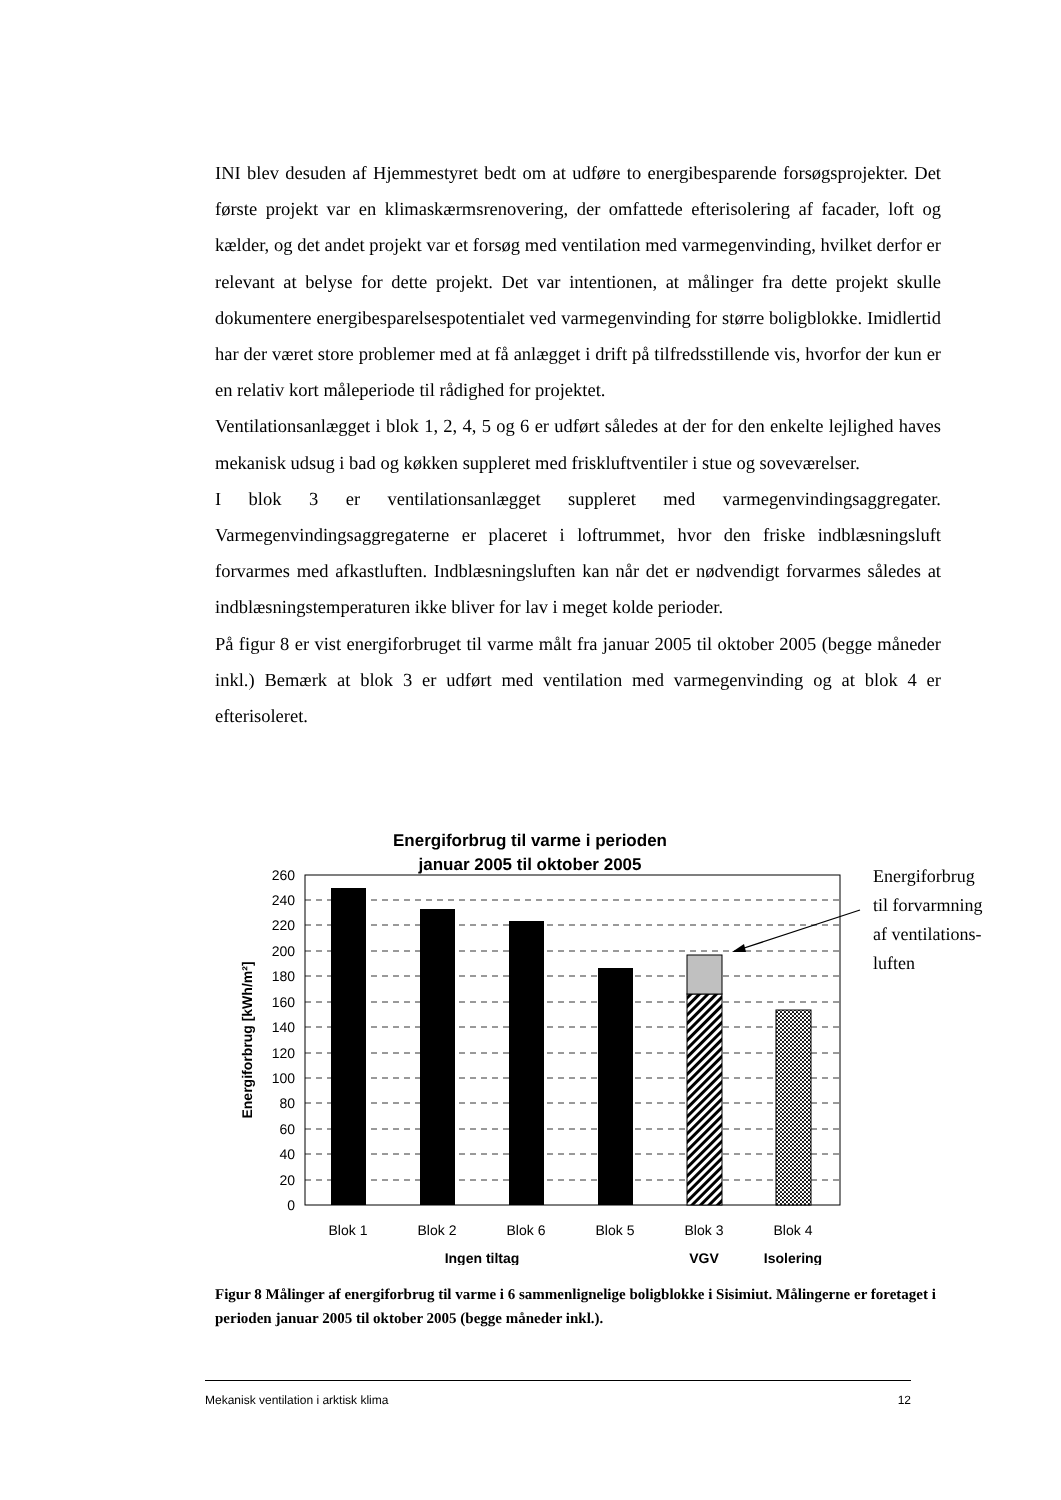INI blev desuden af Hjemmestyret bedt om at udføre to energibesparende forsøgsprojekter. Det første projekt var en klimaskærmsrenovering, der omfattede efterisolering af facader, loft og kælder, og det andet projekt var et forsøg med ventilation med varmegenvinding, hvilket derfor er relevant at belyse for dette projekt. Det var intentionen, at målinger fra dette projekt skulle dokumentere energibesparelsespotentialet ved varmegenvinding for større boligblokke. Imidlertid har der været store problemer med at få anlægget i drift på tilfredsstillende vis, hvorfor der kun er en relativ kort måleperiode til rådighed for projektet.
Ventilationsanlægget i blok 1, 2, 4, 5 og 6 er udført således at der for den enkelte lejlighed haves mekanisk udsug i bad og køkken suppleret med friskluftventiler i stue og soveværelser.
I blok 3 er ventilationsanlægget suppleret med varmegenvindingsaggregater. Varmegenvindingsaggregaterne er placeret i loftrummet, hvor den friske indblæsningsluft forvarmes med afkastluften. Indblæsningsluften kan når det er nødvendigt forvarmes således at indblæsningstemperaturen ikke bliver for lav i meget kolde perioder.
På figur 8 er vist energiforbruget til varme målt fra januar 2005 til oktober 2005 (begge måneder inkl.) Bemærk at blok 3 er udført med ventilation med varmegenvinding og at blok 4 er efterisoleret.
Energiforbrug til varme i perioden
januar 2005 til oktober 2005
260
240
220
200
180
160
140
120
100
80
60
40
20
0
Energiforbrug [kWh/m²]
Blok 1
Blok 2
Blok 6
Blok 5
Blok 3
Blok 4
Ingen tiltag
VGV
Isolering
Energiforbrug
til forvarmning
af ventilations-
luften
Figur 8 Målinger af energiforbrug til varme i 6 sammenlignelige boligblokke i Sisimiut. Målingerne er foretaget i perioden januar 2005 til oktober 2005 (begge måneder inkl.).
Mekanisk ventilation i arktisk klima 12